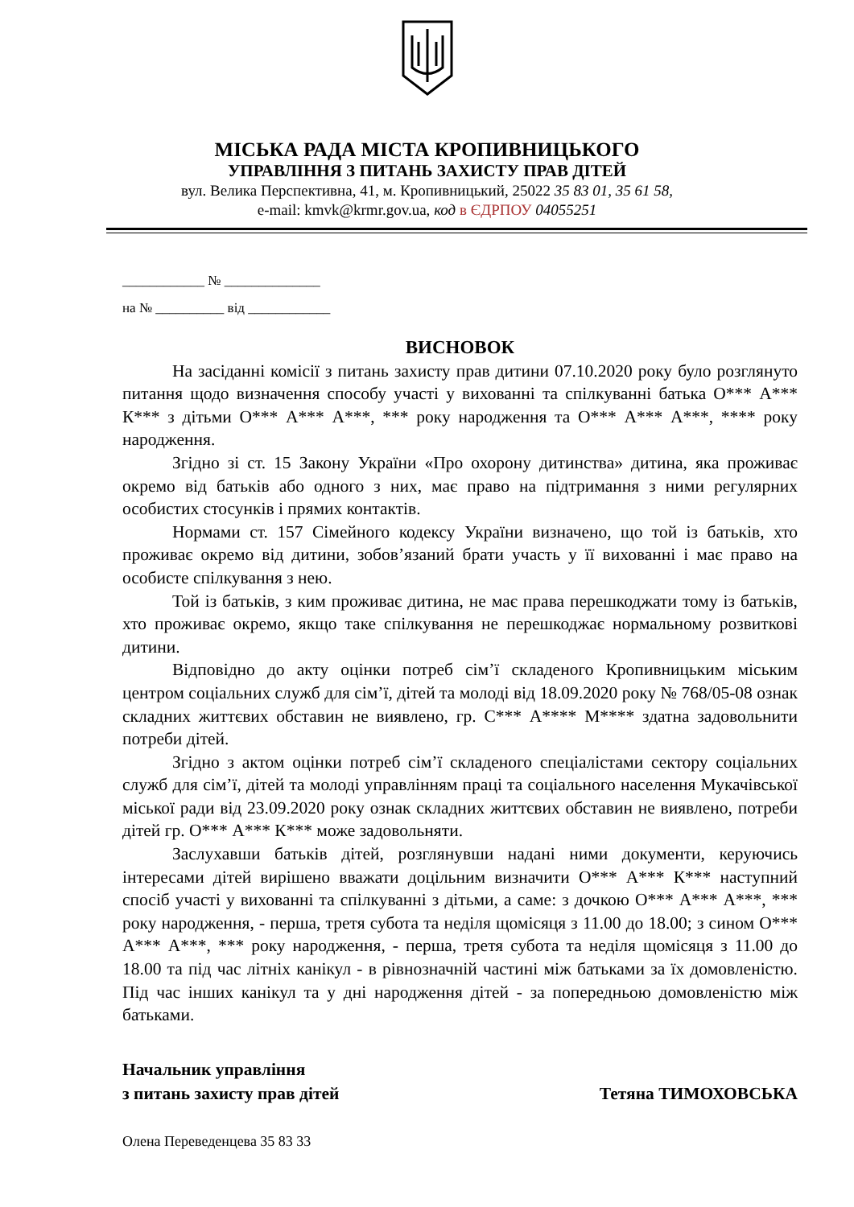МІСЬКА РАДА МІСТА КРОПИВНИЦЬКОГО
УПРАВЛІННЯ З ПИТАНЬ ЗАХИСТУ ПРАВ ДІТЕЙ
вул. Велика Перспективна, 41, м. Кропивницький, 25022 35 83 01, 35 61 58,
e-mail: kmvk@krmr.gov.ua, код в ЄДРПОУ 04055251
____________ № ______________
на № __________ від ____________
ВИСНОВОК
На засіданні комісії з питань захисту прав дитини 07.10.2020 року було розглянуто питання щодо визначення способу участі у вихованні та спілкуванні батька О*** А*** К*** з дітьми О*** А*** А***, *** року народження та О*** А*** А***, **** року народження.
Згідно зі ст. 15 Закону України «Про охорону дитинства» дитина, яка проживає окремо від батьків або одного з них, має право на підтримання з ними регулярних особистих стосунків і прямих контактів.
Нормами ст. 157 Сімейного кодексу України визначено, що той із батьків, хто проживає окремо від дитини, зобов’язаний брати участь у її вихованні і має право на особисте спілкування з нею.
Той із батьків, з ким проживає дитина, не має права перешкоджати тому із батьків, хто проживає окремо, якщо таке спілкування не перешкоджає нормальному розвиткові дитини.
Відповідно до акту оцінки потреб сім’ї складеного Кропивницьким міським центром соціальних служб для сім’ї, дітей та молоді від 18.09.2020 року № 768/05-08 ознак складних життєвих обставин не виявлено, гр. С*** А**** М**** здатна задовольнити потреби дітей.
Згідно з актом оцінки потреб сім’ї складеного спеціалістами сектору соціальних служб для сім’ї, дітей та молоді управлінням праці та соціального населення Мукачівської міської ради від 23.09.2020 року ознак складних життєвих обставин не виявлено, потреби дітей гр. О*** А*** К*** може задовольняти.
Заслухавши батьків дітей, розглянувши надані ними документи, керуючись інтересами дітей вирішено вважати доцільним визначити О*** А*** К*** наступний спосіб участі у вихованні та спілкуванні з дітьми, а саме: з дочкою О*** А*** А***, *** року народження, - перша, третя субота та неділя щомісяця з 11.00 до 18.00; з сином О*** А*** А***, *** року народження, - перша, третя субота та неділя щомісяця з 11.00 до 18.00 та під час літніх канікул - в рівнозначній частині між батьками за їх домовленістю. Під час інших канікул та у дні народження дітей - за попередньою домовленістю між батьками.
Начальник управління
з питань захисту прав дітей
Тетяна ТИМОХОВСЬКА
Олена Переведенцева 35 83 33